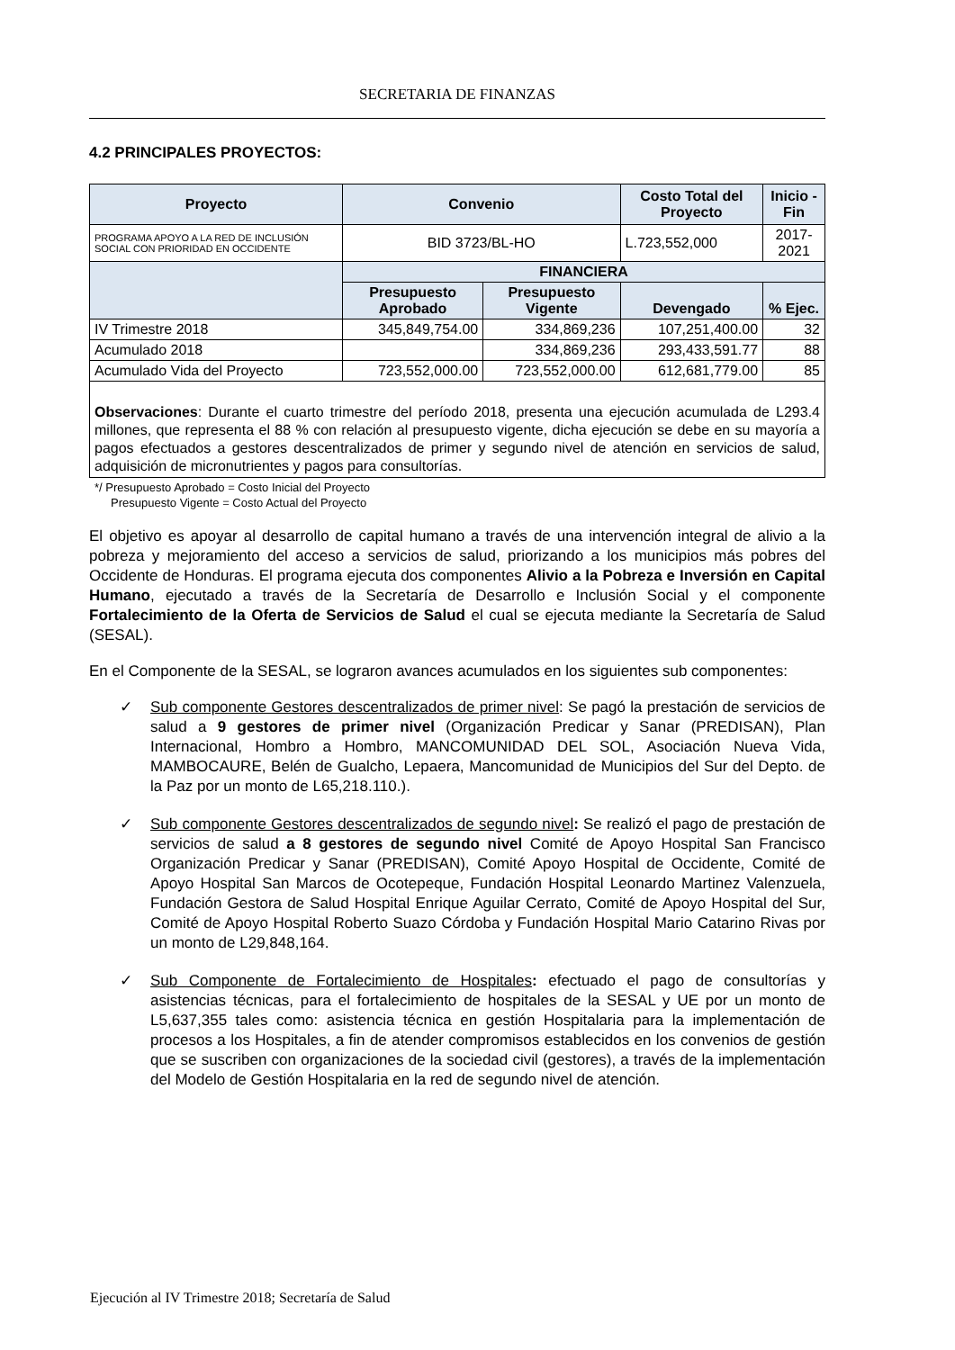SECRETARIA DE FINANZAS
4.2 PRINCIPALES PROYECTOS:
| Proyecto | Convenio | | Costo Total del Proyecto | Inicio -Fin |
| --- | --- | --- | --- | --- |
| PROGRAMA APOYO A LA RED DE INCLUSIÓN SOCIAL CON PRIORIDAD EN OCCIDENTE | BID 3723/BL-HO | | L.723,552,000 | 2017-2021 |
| | FINANCIERA | | | |
| | Presupuesto Aprobado | Presupuesto Vigente | Devengado | % Ejec. |
| IV Trimestre 2018 | 345,849,754.00 | 334,869,236 | 107,251,400.00 | 32 |
| Acumulado 2018 | | 334,869,236 | 293,433,591.77 | 88 |
| Acumulado Vida del Proyecto | 723,552,000.00 | 723,552,000.00 | 612,681,779.00 | 85 |
| Observaciones : Durante el cuarto trimestre del período 2018, presenta una ejecución acumulada de L293.4 millones, que representa el 88 % con relación al presupuesto vigente, dicha ejecución se debe en su mayoría a pagos efectuados a gestores descentralizados de primer y segundo nivel de atención en servicios de salud, adquisición de micronutrientes y pagos para consultorías. | | | | |
*/ Presupuesto Aprobado = Costo Inicial del Proyecto
Presupuesto Vigente = Costo Actual del Proyecto
El objetivo es apoyar al desarrollo de capital humano a través de una intervención integral de alivio a la pobreza y mejoramiento del acceso a servicios de salud, priorizando a los municipios más pobres del Occidente de Honduras. El programa ejecuta dos componentes Alivio a la Pobreza e Inversión en Capital Humano, ejecutado a través de la Secretaría de Desarrollo e Inclusión Social y el componente Fortalecimiento de la Oferta de Servicios de Salud el cual se ejecuta mediante la Secretaría de Salud (SESAL).
En el Componente de la SESAL, se lograron avances acumulados en los siguientes sub componentes:
✓ Sub componente Gestores descentralizados de primer nivel: Se pagó la prestación de servicios de salud a 9 gestores de primer nivel (Organización Predicar y Sanar (PREDISAN), Plan Internacional, Hombro a Hombro, MANCOMUNIDAD DEL SOL, Asociación Nueva Vida, MAMBOCAURE, Belén de Gualcho, Lepaera, Mancomunidad de Municipios del Sur del Depto. de la Paz por un monto de L65,218.110.).
✓ Sub componente Gestores descentralizados de segundo nivel: Se realizó el pago de prestación de servicios de salud a 8 gestores de segundo nivel Comité de Apoyo Hospital San Francisco Organización Predicar y Sanar (PREDISAN), Comité Apoyo Hospital de Occidente, Comité de Apoyo Hospital San Marcos de Ocotepeque, Fundación Hospital Leonardo Martinez Valenzuela, Fundación Gestora de Salud Hospital Enrique Aguilar Cerrato, Comité de Apoyo Hospital del Sur, Comité de Apoyo Hospital Roberto Suazo Córdoba y Fundación Hospital Mario Catarino Rivas por un monto de L29,848,164.
✓ Sub Componente de Fortalecimiento de Hospitales: efectuado el pago de consultorías y asistencias técnicas, para el fortalecimiento de hospitales de la SESAL y UE por un monto de L5,637,355 tales como: asistencia técnica en gestión Hospitalaria para la implementación de procesos a los Hospitales, a fin de atender compromisos establecidos en los convenios de gestión que se suscriben con organizaciones de la sociedad civil (gestores), a través de la implementación del Modelo de Gestión Hospitalaria en la red de segundo nivel de atención.
Ejecución al IV Trimestre 2018; Secretaría de Salud